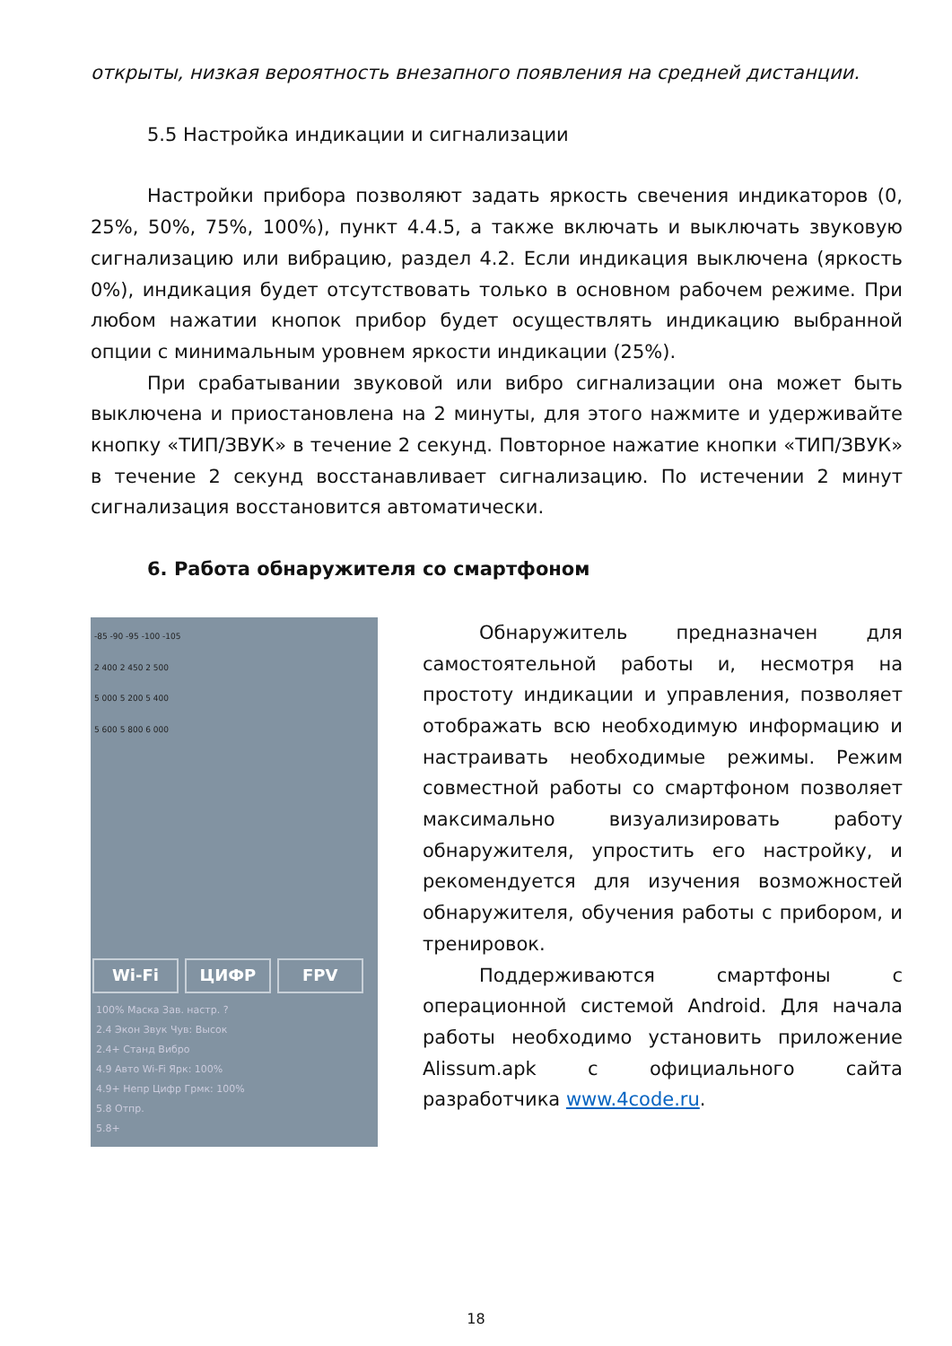открыты, низкая вероятность внезапного появления на средней дистанции.
5.5 Настройка индикации и сигнализации
Настройки прибора позволяют задать яркость свечения индикаторов (0, 25%, 50%, 75%, 100%), пункт 4.4.5, а также включать и выключать звуковую сигнализацию или вибрацию, раздел 4.2. Если индикация выключена (яркость 0%), индикация будет отсутствовать только в основном рабочем режиме. При любом нажатии кнопок прибор будет осуществлять индикацию выбранной опции с минимальным уровнем яркости индикации (25%).
При срабатывании звуковой или вибро сигнализации она может быть выключена и приостановлена на 2 минуты, для этого нажмите и удерживайте кнопку «ТИП/ЗВУК» в течение 2 секунд. Повторное нажатие кнопки «ТИП/ЗВУК» в течение 2 секунд восстанавливает сигнализацию. По истечении 2 минут сигнализация восстановится автоматически.
6. Работа обнаружителя со смартфоном
-85 -90 -95 -100 -105
2 400 2 450 2 500
5 000 5 200 5 400
5 600 5 800 6 000
Wi-Fi ЦИФР FPV
100% Маска Зав. настр. ?
2.4 Экон Звук Чув: Высок
2.4+ Станд Вибро
4.9 Авто Wi-Fi Ярк: 100%
4.9+ Непр Цифр Грмк: 100%
5.8 Отпр.
5.8+
Обнаружитель предназначен для самостоятельной работы и, несмотря на простоту индикации и управления, позволяет отображать всю необходимую информацию и настраивать необходимые режимы. Режим совместной работы со смартфоном позволяет максимально визуализировать работу обнаружителя, упростить его настройку, и рекомендуется для изучения возможностей обнаружителя, обучения работы с прибором, и тренировок.
Поддерживаются смартфоны с операционной системой Android. Для начала работы необходимо установить приложение Alissum.apk с официального сайта разработчика www.4code.ru.
18